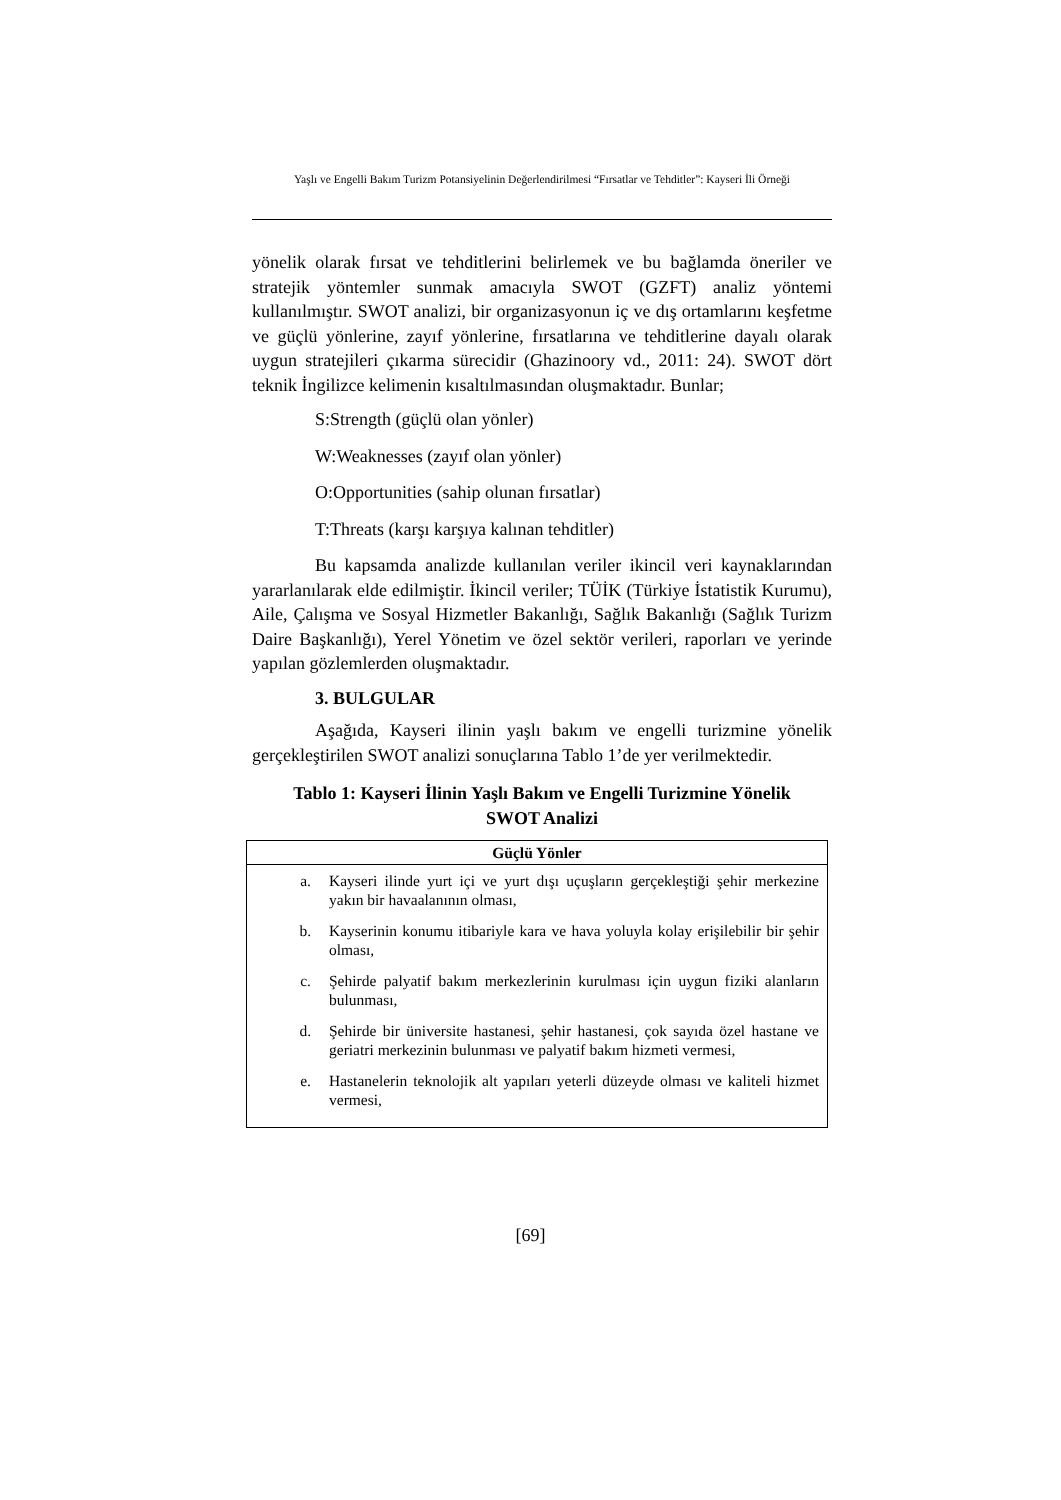Yaşlı ve Engelli Bakım Turizm Potansiyelinin Değerlendirilmesi “Fırsatlar ve Tehditler”: Kayseri İli Örneği
yönelik olarak fırsat ve tehditlerini belirlemek ve bu bağlamda öneriler ve stratejik yöntemler sunmak amacıyla SWOT (GZFT) analiz yöntemi kullanılmıştır. SWOT analizi, bir organizasyonun iç ve dış ortamlarını keşfetme ve güçlü yönlerine, zayıf yönlerine, fırsatlarına ve tehditlerine dayalı olarak uygun stratejileri çıkarma sürecidir (Ghazinoory vd., 2011: 24). SWOT dört teknik İngilizce kelimenin kısaltılmasından oluşmaktadır. Bunlar;
S:Strength (güçlü olan yönler)
W:Weaknesses (zayıf olan yönler)
O:Opportunities (sahip olunan fırsatlar)
T:Threats (karşı karşıya kalınan tehditler)
Bu kapsamda analizde kullanılan veriler ikincil veri kaynaklarından yararlanılarak elde edilmiştir. İkincil veriler; TÜİK (Türkiye İstatistik Kurumu), Aile, Çalışma ve Sosyal Hizmetler Bakanlığı, Sağlık Bakanlığı (Sağlık Turizm Daire Başkanlığı), Yerel Yönetim ve özel sektör verileri, raporları ve yerinde yapılan gözlemlerden oluşmaktadır.
3. BULGULAR
Aşağıda, Kayseri ilinin yaşlı bakım ve engelli turizmine yönelik gerçekleştirilen SWOT analizi sonuçlarına Tablo 1’de yer verilmektedir.
Tablo 1: Kayseri İlinin Yaşlı Bakım ve Engelli Turizmine Yönelik
SWOT Analizi
| Güçlü Yönler | |
| --- | --- |
| a. | Kayseri ilinde yurt içi ve yurt dışı uçuşların gerçekleştiği şehir merkezine yakın bir havaalanının olması, |
| b. | Kayserinin konumu itibariyle kara ve hava yoluyla kolay erişilebilir bir şehir olması, |
| c. | Şehirde palyatif bakım merkezlerinin kurulması için uygun fiziki alanların bulunması, |
| d. | Şehirde bir üniversite hastanesi, şehir hastanesi, çok sayıda özel hastane ve geriatri merkezinin bulunması ve palyatif bakım hizmeti vermesi, |
| e. | Hastanelerin teknolojik alt yapıları yeterli düzeyde olması ve kaliteli hizmet vermesi, |
[69]